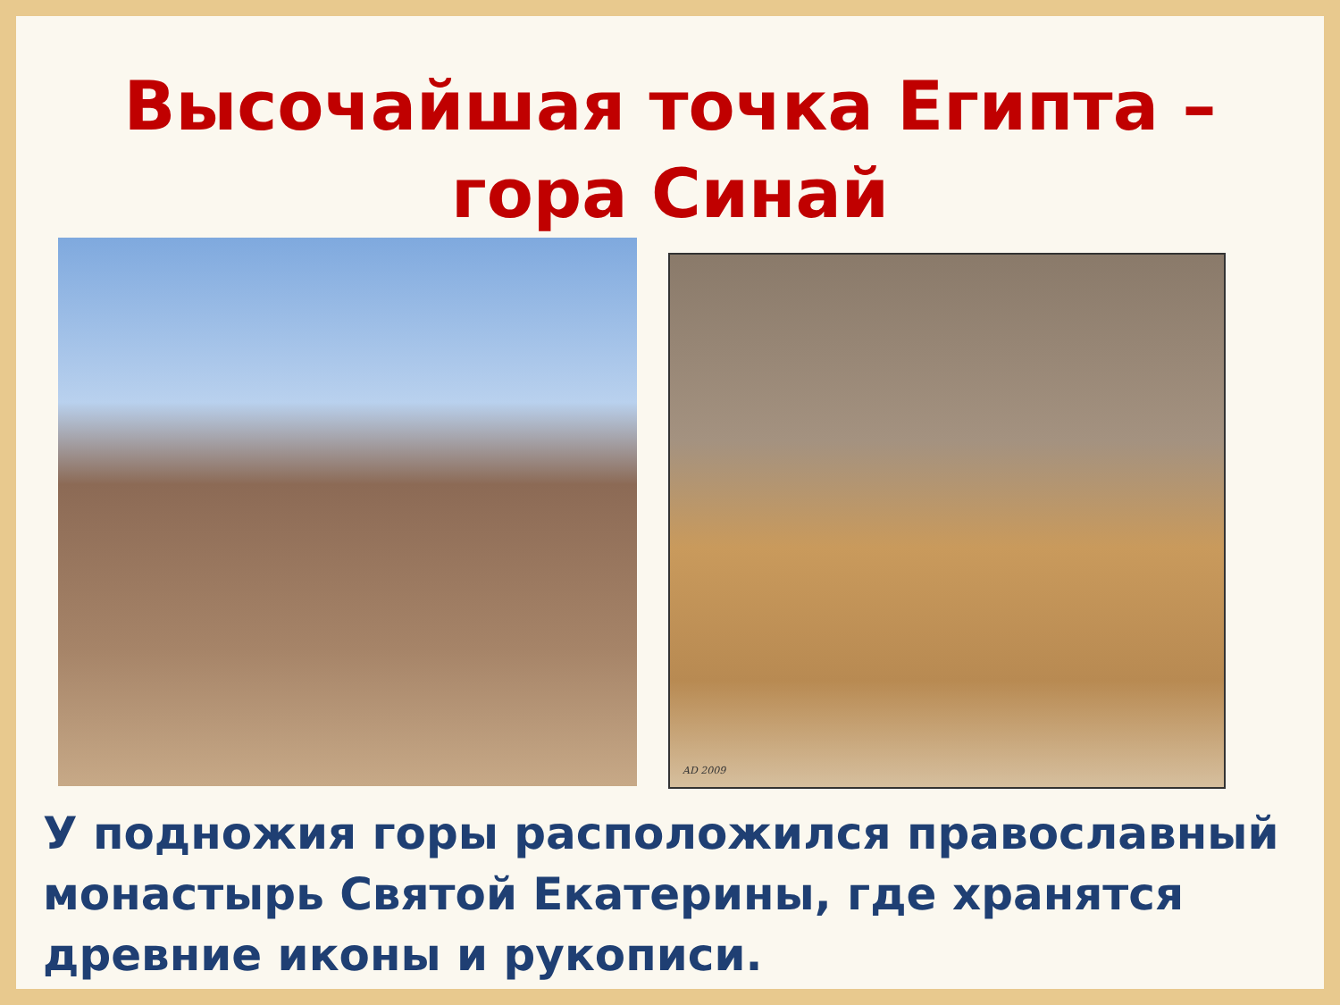Высочайшая точка Египта –
гора Синай
AD 2009
У подножия горы расположился православный монастырь Святой Екатерины, где хранятся древние иконы и рукописи.